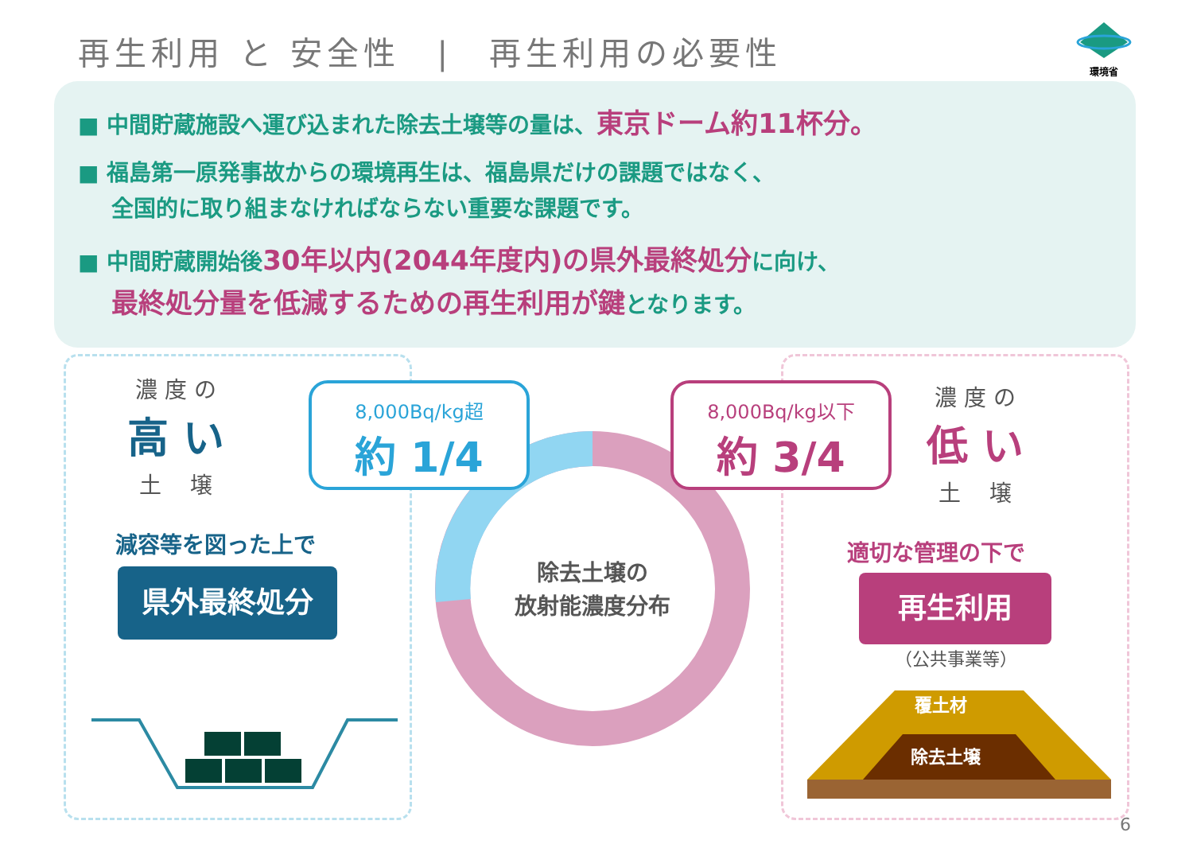再生利用 と 安全性　|　再生利用の必要性
環境省
■ 中間貯蔵施設へ運び込まれた除去土壌等の量は、東京ドーム約11杯分。
■ 福島第一原発事故からの環境再生は、福島県だけの課題ではなく、
全国的に取り組まなければならない重要な課題です。
■ 中間貯蔵開始後30年以内(2044年度内)の県外最終処分に向け、
最終処分量を低減するための再生利用が鍵となります。
濃 度 の
高 い
土　 壌
減容等を図った上で
県外最終処分
除去土壌の
放射能濃度分布
8,000Bq/kg超
約 1/4
8,000Bq/kg以下
約 3/4
濃 度 の
低 い
土　 壌
適切な管理の下で
再生利用
（公共事業等）
覆土材
除去土壌
6